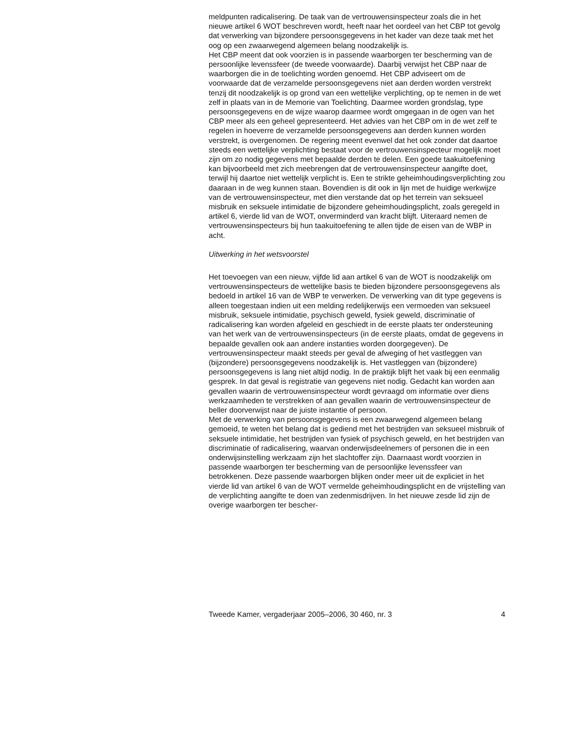meldpunten radicalisering. De taak van de vertrouwensinspecteur zoals die in het nieuwe artikel 6 WOT beschreven wordt, heeft naar het oordeel van het CBP tot gevolg dat verwerking van bijzondere persoonsgegevens in het kader van deze taak met het oog op een zwaarwegend algemeen belang noodzakelijk is.
Het CBP meent dat ook voorzien is in passende waarborgen ter bescherming van de persoonlijke levenssfeer (de tweede voorwaarde). Daarbij verwijst het CBP naar de waarborgen die in de toelichting worden genoemd. Het CBP adviseert om de voorwaarde dat de verzamelde persoonsgegevens niet aan derden worden verstrekt tenzij dit noodzakelijk is op grond van een wettelijke verplichting, op te nemen in de wet zelf in plaats van in de Memorie van Toelichting. Daarmee worden grondslag, type persoonsgegevens en de wijze waarop daarmee wordt omgegaan in de ogen van het CBP meer als een geheel gepresenteerd. Het advies van het CBP om in de wet zelf te regelen in hoeverre de verzamelde persoonsgegevens aan derden kunnen worden verstrekt, is overgenomen. De regering meent evenwel dat het ook zonder dat daartoe steeds een wettelijke verplichting bestaat voor de vertrouwensinspecteur mogelijk moet zijn om zo nodig gegevens met bepaalde derden te delen. Een goede taakuitoefening kan bijvoorbeeld met zich meebrengen dat de vertrouwensinspecteur aangifte doet, terwijl hij daartoe niet wettelijk verplicht is. Een te strikte geheimhoudingsverplichting zou daaraan in de weg kunnen staan. Bovendien is dit ook in lijn met de huidige werkwijze van de vertrouwensinspecteur, met dien verstande dat op het terrein van seksueel misbruik en seksuele intimidatie de bijzondere geheimhoudingsplicht, zoals geregeld in artikel 6, vierde lid van de WOT, onverminderd van kracht blijft. Uiteraard nemen de vertrouwensinspecteurs bij hun taakuitoefening te allen tijde de eisen van de WBP in acht.
Uitwerking in het wetsvoorstel
Het toevoegen van een nieuw, vijfde lid aan artikel 6 van de WOT is noodzakelijk om vertrouwensinspecteurs de wettelijke basis te bieden bijzondere persoonsgegevens als bedoeld in artikel 16 van de WBP te verwerken. De verwerking van dit type gegevens is alleen toegestaan indien uit een melding redelijkerwijs een vermoeden van seksueel misbruik, seksuele intimidatie, psychisch geweld, fysiek geweld, discriminatie of radicalisering kan worden afgeleid en geschiedt in de eerste plaats ter ondersteuning van het werk van de vertrouwensinspecteurs (in de eerste plaats, omdat de gegevens in bepaalde gevallen ook aan andere instanties worden doorgegeven). De vertrouwensinspecteur maakt steeds per geval de afweging of het vastleggen van (bijzondere) persoonsgegevens noodzakelijk is. Het vastleggen van (bijzondere) persoonsgegevens is lang niet altijd nodig. In de praktijk blijft het vaak bij een eenmalig gesprek. In dat geval is registratie van gegevens niet nodig. Gedacht kan worden aan gevallen waarin de vertrouwensinspecteur wordt gevraagd om informatie over diens werkzaamheden te verstrekken of aan gevallen waarin de vertrouwensinspecteur de beller doorverwijst naar de juiste instantie of persoon.
Met de verwerking van persoonsgegevens is een zwaarwegend algemeen belang gemoeid, te weten het belang dat is gediend met het bestrijden van seksueel misbruik of seksuele intimidatie, het bestrijden van fysiek of psychisch geweld, en het bestrijden van discriminatie of radicalisering, waarvan onderwijsdeelnemers of personen die in een onderwijsinstelling werkzaam zijn het slachtoffer zijn. Daarnaast wordt voorzien in passende waarborgen ter bescherming van de persoonlijke levenssfeer van betrokkenen. Deze passende waarborgen blijken onder meer uit de expliciet in het vierde lid van artikel 6 van de WOT vermelde geheimhoudingsplicht en de vrijstelling van de verplichting aangifte te doen van zedenmisdrijven. In het nieuwe zesde lid zijn de overige waarborgen ter bescher-
Tweede Kamer, vergaderjaar 2005–2006, 30 460, nr. 3 4